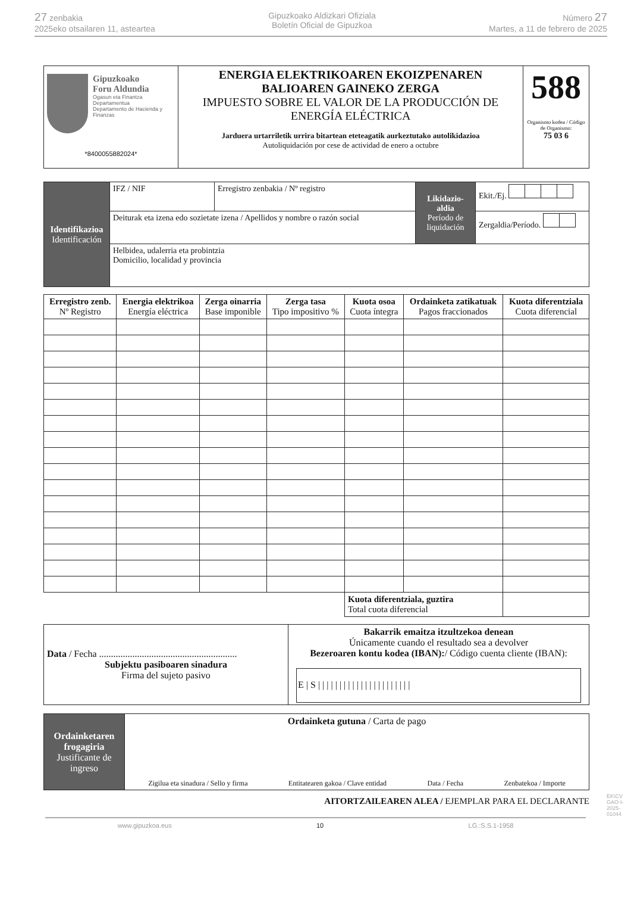27 zenbakia
2025eko otsailaren 11, asteartea
Gipuzkoako Aldizkari Ofiziala
Boletín Oficial de Gipuzkoa
Número 27
Martes, a 11 de febrero de 2025
| Gipuzkoako Foru Aldundia Ogasun eta Finantza Departamentua Departamento de Hacienda y Finanzas *8400055882024* | ENERGIA ELEKTRIKOAREN EKOIZPENAREN BALIOAREN GAINEKO ZERGA IMPUESTO SOBRE EL VALOR DE LA PRODUCCIÓN DE ENERGÍA ELÉCTRICA Jarduera urtarriletik urrira bitartean eteteagatik aurkeztutako autolikidazioa Autoliquidación por cese de actividad de enero a octubre | 588 Organismo kodea / Código de Organismo: 75 03 6 |
| Identifikazioa Identificación | IFZ / NIF | Erregistro zenbakia / Nº registro | Likidazio-aldia Período de liquidación | Ekit./Ej. |
| | Deiturak eta izena edo sozietate izena / Apellidos y nombre o razón social | | | Zergaldia/Período. |
| | Helbidea, udalerria eta probintzia Domicilio, localidad y provincia | | | |
| Erregistro zenb. Nº Registro | Energia elektrikoa Energía eléctrica | Zerga oinarria Base imponible | Zerga tasa Tipo impositivo % | Kuota osoa Cuota íntegra | Ordainketa zatikatuak Pagos fraccionados | Kuota diferentziala Cuota diferencial |
| --- | --- | --- | --- | --- | --- | --- |
| | | | | Kuota diferentziala, guztira Total cuota diferencial | | |
| Data / Fecha .......................................................... Subjektu pasiboaren sinadura Firma del sujeto pasivo | Bakarrik emaitza itzultzekoa denean Únicamente cuando el resultado sea a devolver Bezeroaren kontu kodea (IBAN): / Código cuenta cliente (IBAN): E / S / / / / / / / / / / / / / / / / / / / / / / |
| Ordainketaren frogagiria Justificante de ingreso | Ordainketa gutuna / Carta de pago Zigilua eta sinadura / Sello y firma Entitatearen gakoa / Clave entidad Data / Fecha Zenbatekoa / Importe |
AITORTZAILEAREN ALEA / EJEMPLAR PARA EL DECLARANTE
www.gipuzkoa.eus 10 LG.:S.S.1-1958
EK\CV GAO-I-2025-01044